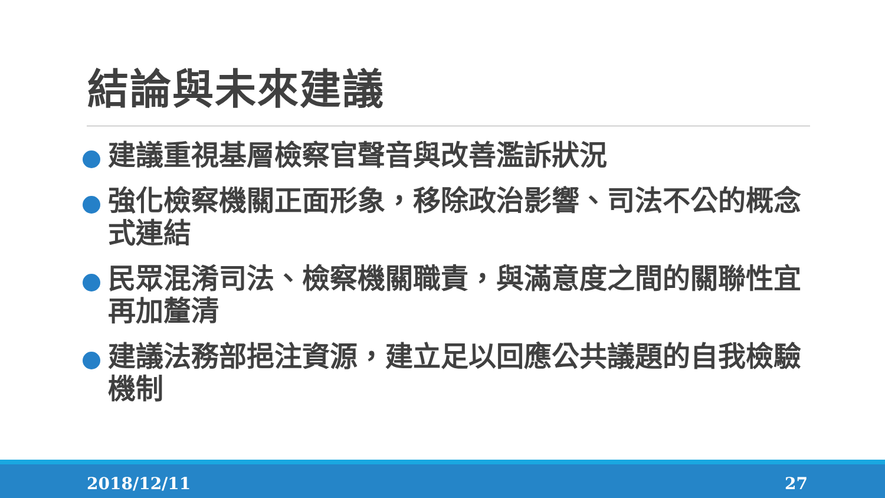結論與未來建議
建議重視基層檢察官聲音與改善濫訴狀況
強化檢察機關正面形象，移除政治影響、司法不公的概念式連結
民眾混淆司法、檢察機關職責，與滿意度之間的關聯性宜再加釐清
建議法務部挹注資源，建立足以回應公共議題的自我檢驗機制
2018/12/11 27